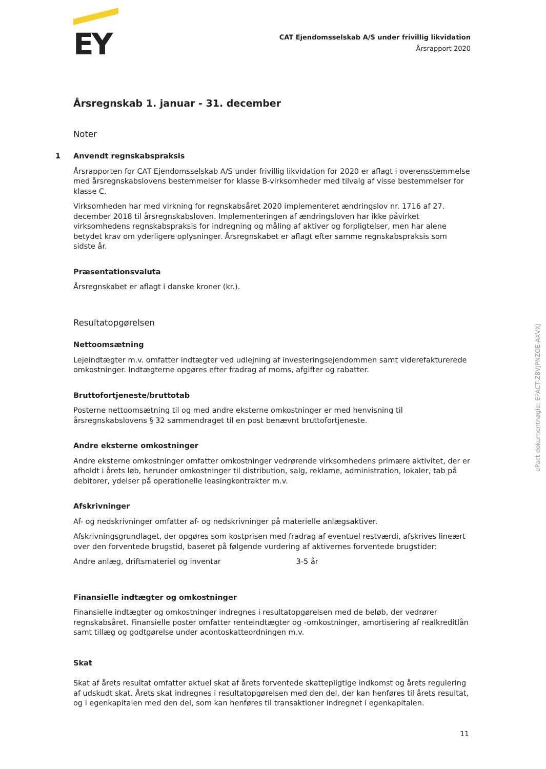EY
CAT Ejendomsselskab A/S under frivillig likvidation
Årsrapport 2020
Årsregnskab 1. januar - 31. december
Noter
1 Anvendt regnskabspraksis
Årsrapporten for CAT Ejendomsselskab A/S under frivillig likvidation for 2020 er aflagt i overensstemmelse med årsregnskabslovens bestemmelser for klasse B-virksomheder med tilvalg af visse bestemmelser for klasse C.
Virksomheden har med virkning for regnskabsåret 2020 implementeret ændringslov nr. 1716 af 27. december 2018 til årsregnskabsloven. Implementeringen af ændringsloven har ikke påvirket virksomhedens regnskabspraksis for indregning og måling af aktiver og forpligtelser, men har alene betydet krav om yderligere oplysninger. Årsregnskabet er aflagt efter samme regnskabspraksis som sidste år.
Præsentationsvaluta
Årsregnskabet er aflagt i danske kroner (kr.).
Resultatopgørelsen
Nettoomsætning
Lejeindtægter m.v. omfatter indtægter ved udlejning af investeringsejendommen samt viderefakturerede omkostninger. Indtægterne opgøres efter fradrag af moms, afgifter og rabatter.
Bruttofortjeneste/bruttotab
Posterne nettoomsætning til og med andre eksterne omkostninger er med henvisning til årsregnskabslovens § 32 sammendraget til en post benævnt bruttofortjeneste.
Andre eksterne omkostninger
Andre eksterne omkostninger omfatter omkostninger vedrørende virksomhedens primære aktivitet, der er afholdt i årets løb, herunder omkostninger til distribution, salg, reklame, administration, lokaler, tab på debitorer, ydelser på operationelle leasingkontrakter m.v.
Afskrivninger
Af- og nedskrivninger omfatter af- og nedskrivninger på materielle anlægsaktiver.
Afskrivningsgrundlaget, der opgøres som kostprisen med fradrag af eventuel restværdi, afskrives lineært over den forventede brugstid, baseret på følgende vurdering af aktivernes forventede brugstider:
Andre anlæg, driftsmateriel og inventar 3-5 år
Finansielle indtægter og omkostninger
Finansielle indtægter og omkostninger indregnes i resultatopgørelsen med de beløb, der vedrører regnskabsåret. Finansielle poster omfatter renteindtægter og -omkostninger, amortisering af realkreditlån samt tillæg og godtgørelse under acontoskatteordningen m.v.
Skat
Skat af årets resultat omfatter aktuel skat af årets forventede skattepligtige indkomst og årets regulering af udskudt skat. Årets skat indregnes i resultatopgørelsen med den del, der kan henføres til årets resultat, og i egenkapitalen med den del, som kan henføres til transaktioner indregnet i egenkapitalen.
11
ePact dokumentnøgle: EPACT-Z8VJPNZOE-AXVXJ